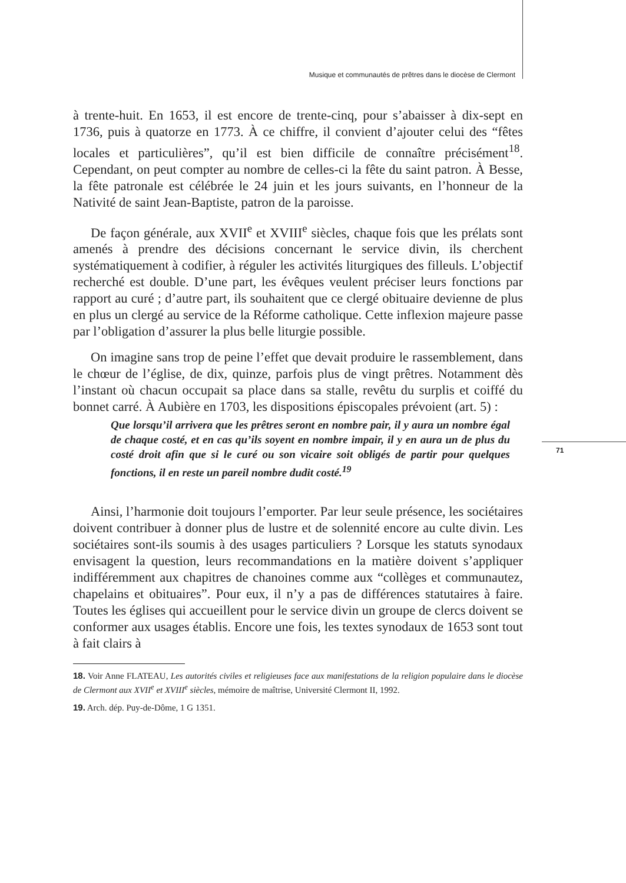Musique et communautés de prêtres dans le diocèse de Clermont
71
à trente-huit. En 1653, il est encore de trente-cinq, pour s’abaisser à dix-sept en 1736, puis à quatorze en 1773. À ce chiffre, il convient d’ajouter celui des “fêtes locales et particulières”, qu’il est bien difficile de connaître précisément<sup>18</sup>. Cependant, on peut compter au nombre de celles-ci la fête du saint patron. À Besse, la fête patronale est célébrée le 24 juin et les jours suivants, en l’honneur de la Nativité de saint Jean-Baptiste, patron de la paroisse.
De façon générale, aux XVII<sup>e</sup> et XVIII<sup>e</sup> siècles, chaque fois que les prélats sont amenés à prendre des décisions concernant le service divin, ils cherchent systématiquement à codifier, à réguler les activités liturgiques des filleuls. L’objectif recherché est double. D’une part, les évêques veulent préciser leurs fonctions par rapport au curé ; d’autre part, ils souhaitent que ce clergé obituaire devienne de plus en plus un clergé au service de la Réforme catholique. Cette inflexion majeure passe par l’obligation d’assurer la plus belle liturgie possible.
On imagine sans trop de peine l’effet que devait produire le rassemblement, dans le chœur de l’église, de dix, quinze, parfois plus de vingt prêtres. Notamment dès l’instant où chacun occupait sa place dans sa stalle, revêtu du surplis et coiffé du bonnet carré. À Aubière en 1703, les dispositions épiscopales prévoient (art. 5) :
Que lorsqu’il arrivera que les prêtres seront en nombre pair, il y aura un nombre égal de chaque costé, et en cas qu’ils soyent en nombre impair, il y en aura un de plus du costé droit afin que si le curé ou son vicaire soit obligés de partir pour quelques fonctions, il en reste un pareil nombre dudit costé.<sup>19</sup>
Ainsi, l’harmonie doit toujours l’emporter. Par leur seule présence, les sociétaires doivent contribuer à donner plus de lustre et de solennité encore au culte divin. Les sociétaires sont-ils soumis à des usages particuliers ? Lorsque les statuts synodaux envisagent la question, leurs recommandations en la matière doivent s’appliquer indifféremment aux chapitres de chanoines comme aux “collèges et communautez, chapelains et obituaires”. Pour eux, il n’y a pas de différences statutaires à faire. Toutes les églises qui accueillent pour le service divin un groupe de clercs doivent se conformer aux usages établis. Encore une fois, les textes synodaux de 1653 sont tout à fait clairs à
18. Voir Anne FLATEAU, Les autorités civiles et religieuses face aux manifestations de la religion populaire dans le diocèse de Clermont aux XVII<sup>e</sup> et XVIII<sup>e</sup> siècles, mémoire de maîtrise, Université Clermont II, 1992.
19. Arch. dép. Puy-de-Dôme, 1 G 1351.